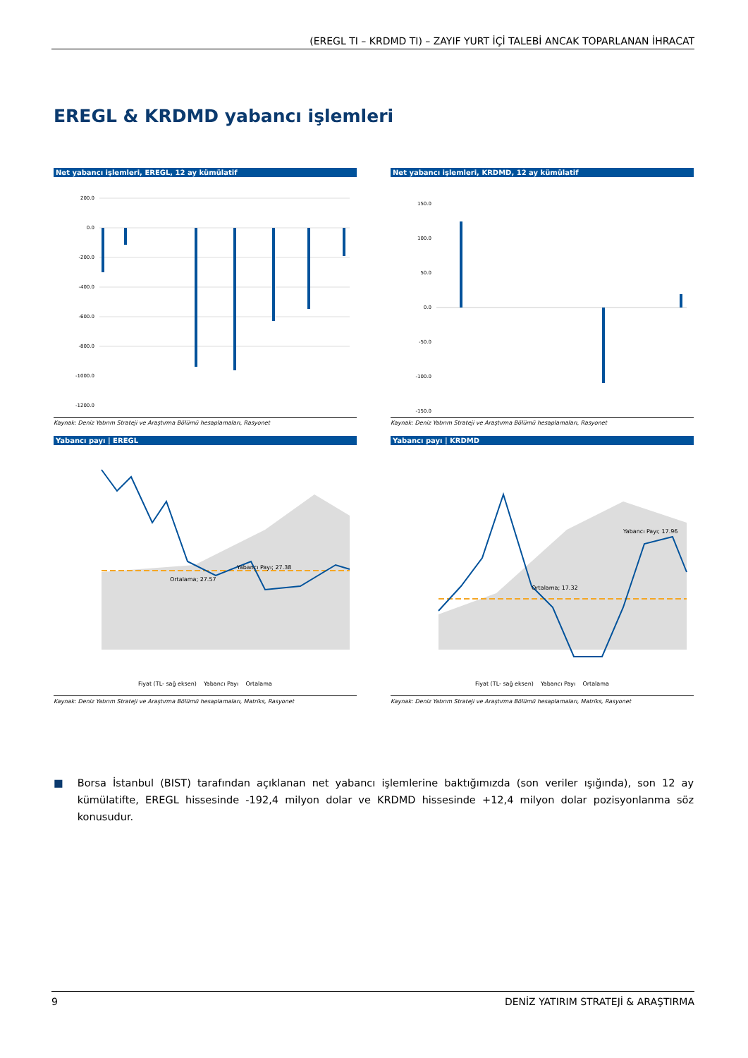(EREGL TI – KRDMD TI) – ZAYIF YURT İÇİ TALEBİ ANCAK TOPARLANAN İHRACAT
EREGL & KRDMD yabancı işlemleri
Net yabancı işlemleri, EREGL, 12 ay kümülatif
200.0
0.0
-200.0
-400.0
-600.0
-800.0
-1000.0
-1200.0
Kaynak: Deniz Yatırım Strateji ve Araştırma Bölümü hesaplamaları, Rasyonet
Net yabancı işlemleri, KRDMD, 12 ay kümülatif
150.0
100.0
50.0
0.0
-50.0
-100.0
-150.0
Kaynak: Deniz Yatırım Strateji ve Araştırma Bölümü hesaplamaları, Rasyonet
Yabancı payı | EREGL
Yabancı Payı; 27.38
Ortalama; 27.57
Fiyat (TL- sağ eksen) Yabancı Payı Ortalama
Kaynak: Deniz Yatırım Strateji ve Araştırma Bölümü hesaplamaları, Matriks, Rasyonet
Yabancı payı | KRDMD
Yabancı Payı; 17.96
Ortalama; 17.32
Fiyat (TL- sağ eksen) Yabancı Payı Ortalama
Kaynak: Deniz Yatırım Strateji ve Araştırma Bölümü hesaplamaları, Matriks, Rasyonet
■ Borsa İstanbul (BIST) tarafından açıklanan net yabancı işlemlerine baktığımızda (son veriler ışığında), son 12 ay kümülatifte, EREGL hissesinde -192,4 milyon dolar ve KRDMD hissesinde +12,4 milyon dolar pozisyonlanma söz konusudur.
9 DENİZ YATIRIM STRATEJİ & ARAŞTIRMA